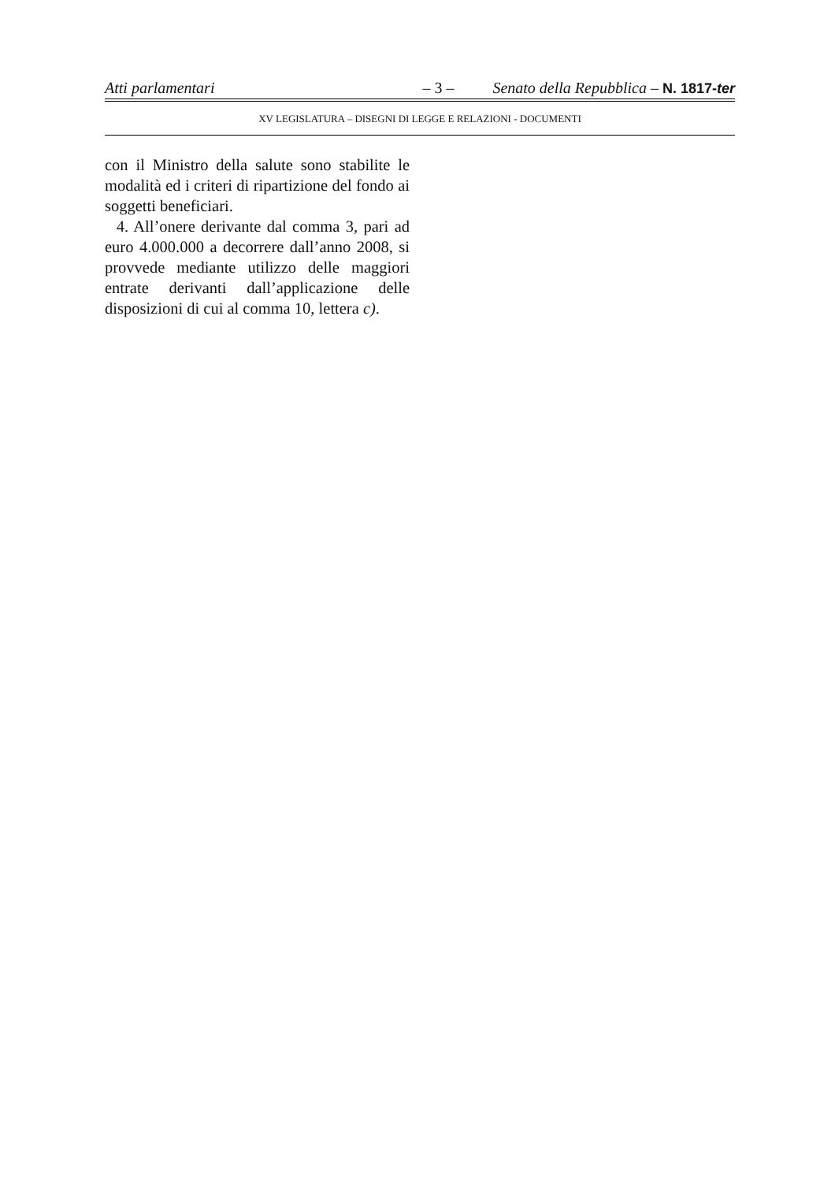Atti parlamentari – 3 – Senato della Repubblica – N. 1817-ter
XV LEGISLATURA – DISEGNI DI LEGGE E RELAZIONI - DOCUMENTI
con il Ministro della salute sono stabilite le modalità ed i criteri di ripartizione del fondo ai soggetti beneficiari.
4. All’onere derivante dal comma 3, pari ad euro 4.000.000 a decorrere dall’anno 2008, si provvede mediante utilizzo delle maggiori entrate derivanti dall’applicazione delle disposizioni di cui al comma 10, lettera c).